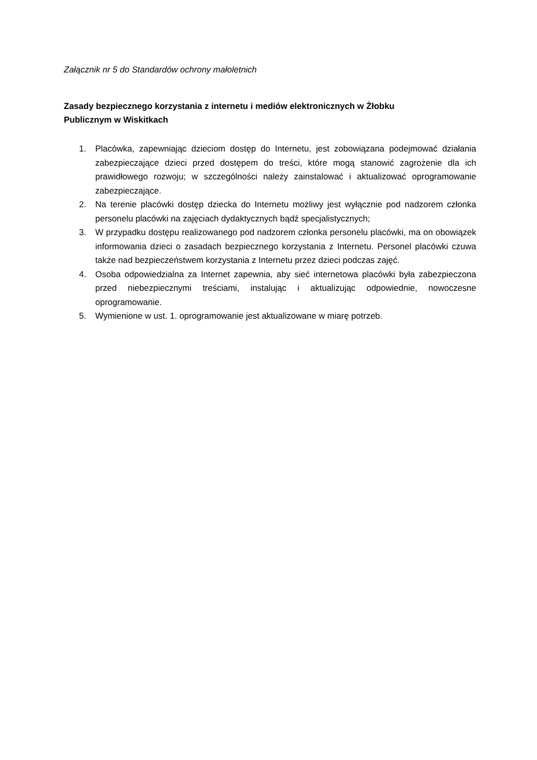Załącznik nr 5 do Standardów ochrony małoletnich
Zasady bezpiecznego korzystania z internetu i mediów elektronicznych w Żłobku
Publicznym w Wiskitkach
1. Placówka, zapewniając dzieciom dostęp do Internetu, jest zobowiązana podejmować działania zabezpieczające dzieci przed dostępem do treści, które mogą stanowić zagrożenie dla ich prawidłowego rozwoju; w szczególności należy zainstalować i aktualizować oprogramowanie zabezpieczające.
2. Na terenie placówki dostęp dziecka do Internetu możliwy jest wyłącznie pod nadzorem członka personelu placówki na zajęciach dydaktycznych bądź specjalistycznych;
3. W przypadku dostępu realizowanego pod nadzorem członka personelu placówki, ma on obowiązek informowania dzieci o zasadach bezpiecznego korzystania z Internetu. Personel placówki czuwa także nad bezpieczeństwem korzystania z Internetu przez dzieci podczas zajęć.
4. Osoba odpowiedzialna za Internet zapewnia, aby sieć internetowa placówki była zabezpieczona przed niebezpiecznymi treściami, instalując i aktualizując odpowiednie, nowoczesne oprogramowanie.
5. Wymienione w ust. 1. oprogramowanie jest aktualizowane w miarę potrzeb.